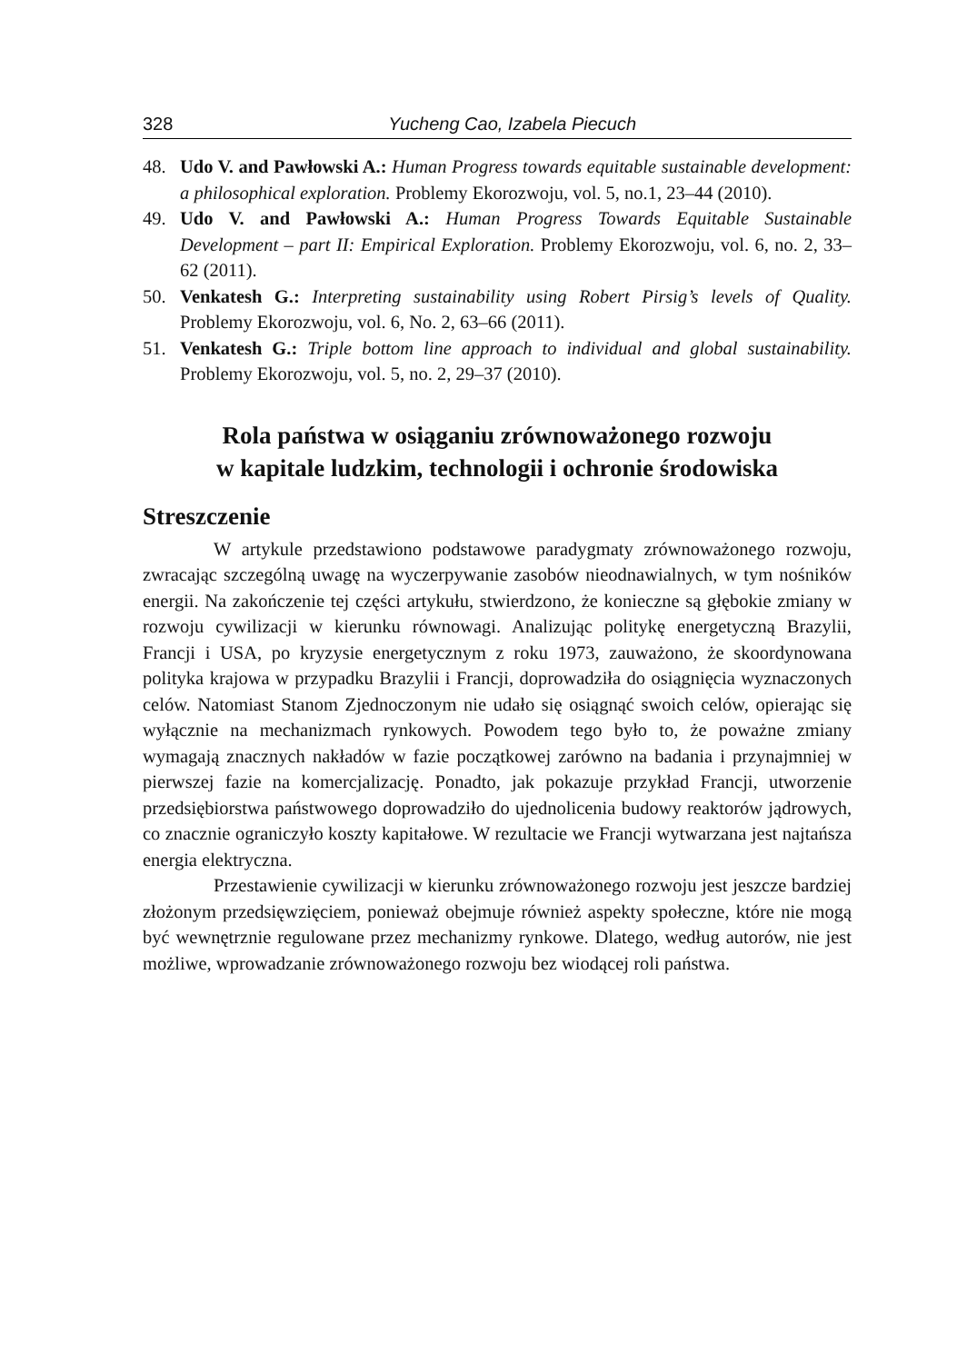328 Yucheng Cao, Izabela Piecuch
48. Udo V. and Pawłowski A.: Human Progress towards equitable sustainable development: a philosophical exploration. Problemy Ekorozwoju, vol. 5, no.1, 23–44 (2010).
49. Udo V. and Pawłowski A.: Human Progress Towards Equitable Sustainable Development – part II: Empirical Exploration. Problemy Ekorozwoju, vol. 6, no. 2, 33–62 (2011).
50. Venkatesh G.: Interpreting sustainability using Robert Pirsig’s levels of Quality. Problemy Ekorozwoju, vol. 6, No. 2, 63–66 (2011).
51. Venkatesh G.: Triple bottom line approach to individual and global sustainability. Problemy Ekorozwoju, vol. 5, no. 2, 29–37 (2010).
Rola państwa w osiąganiu zrównoważonego rozwoju
w kapitale ludzkim, technologii i ochronie środowiska
Streszczenie
W artykule przedstawiono podstawowe paradygmaty zrównoważonego rozwoju, zwracając szczególną uwagę na wyczerpywanie zasobów nieodnawialnych, w tym nośników energii. Na zakończenie tej części artykułu, stwierdzono, że konieczne są głębokie zmiany w rozwoju cywilizacji w kierunku równowagi. Analizując politykę energetyczną Brazylii, Francji i USA, po kryzysie energetycznym z roku 1973, zauważono, że skoordynowana polityka krajowa w przypadku Brazylii i Francji, doprowadziła do osiągnięcia wyznaczonych celów. Natomiast Stanom Zjednoczonym nie udało się osiągnąć swoich celów, opierając się wyłącznie na mechanizmach rynkowych. Powodem tego było to, że poważne zmiany wymagają znacznych nakładów w fazie początkowej zarówno na badania i przynajmniej w pierwszej fazie na komercjalizację. Ponadto, jak pokazuje przykład Francji, utworzenie przedsiębiorstwa państwowego doprowadziło do ujednolicenia budowy reaktorów jądrowych, co znacznie ograniczyło koszty kapitałowe. W rezultacie we Francji wytwarzana jest najtańsza energia elektryczna.
Przestawienie cywilizacji w kierunku zrównoważonego rozwoju jest jeszcze bardziej złożonym przedsięwzięciem, ponieważ obejmuje również aspekty społeczne, które nie mogą być wewnętrznie regulowane przez mechanizmy rynkowe. Dlatego, według autorów, nie jest możliwe, wprowadzanie zrównoważonego rozwoju bez wiodącej roli państwa.